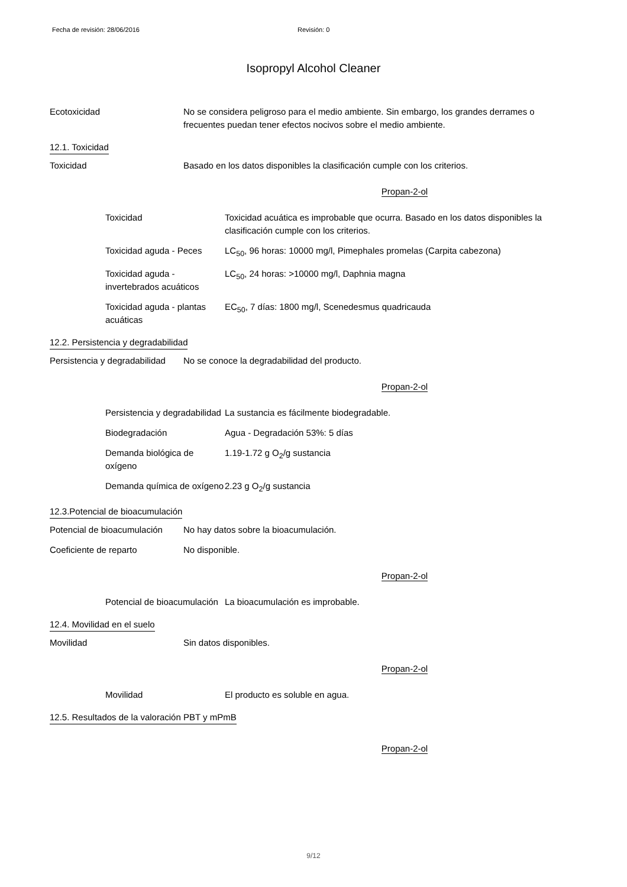Fecha de revisión: 28/06/2016 Revisión: 0
Isopropyl Alcohol Cleaner
Ecotoxicidad No se considera peligroso para el medio ambiente. Sin embargo, los grandes derrames o frecuentes puedan tener efectos nocivos sobre el medio ambiente.
12.1. Toxicidad
Toxicidad Basado en los datos disponibles la clasificación cumple con los criterios.
Propan-2-ol
Toxicidad Toxicidad acuática es improbable que ocurra. Basado en los datos disponibles la clasificación cumple con los criterios.
Toxicidad aguda - Peces
LC<sub>50</sub>, 96 horas: 10000 mg/l, Pimephales promelas (Carpita cabezona)
Toxicidad aguda - invertebrados acuáticos
LC<sub>50</sub>, 24 horas: >10000 mg/l, Daphnia magna
Toxicidad aguda - plantas acuáticas
EC<sub>50</sub>, 7 días: 1800 mg/l, Scenedesmus quadricauda
12.2. Persistencia y degradabilidad
Persistencia y degradabilidad
No se conoce la degradabilidad del producto.
Propan-2-ol
Persistencia y degradabilidad
La sustancia es fácilmente biodegradable.
Biodegradación Agua - Degradación 53%: 5 días
Demanda biológica de oxígeno
1.19-1.72 g O<sub>2</sub>/g sustancia
Demanda química de oxígeno
2.23 g O<sub>2</sub>/g sustancia
12.3.Potencial de bioacumulación
Potencial de bioacumulación
No hay datos sobre la bioacumulación.
Coeficiente de reparto No disponible.
Propan-2-ol
Potencial de bioacumulación
La bioacumulación es improbable.
12.4. Movilidad en el suelo
Movilidad Sin datos disponibles.
Propan-2-ol
Movilidad El producto es soluble en agua.
12.5. Resultados de la valoración PBT y mPmB
Propan-2-ol
9/12